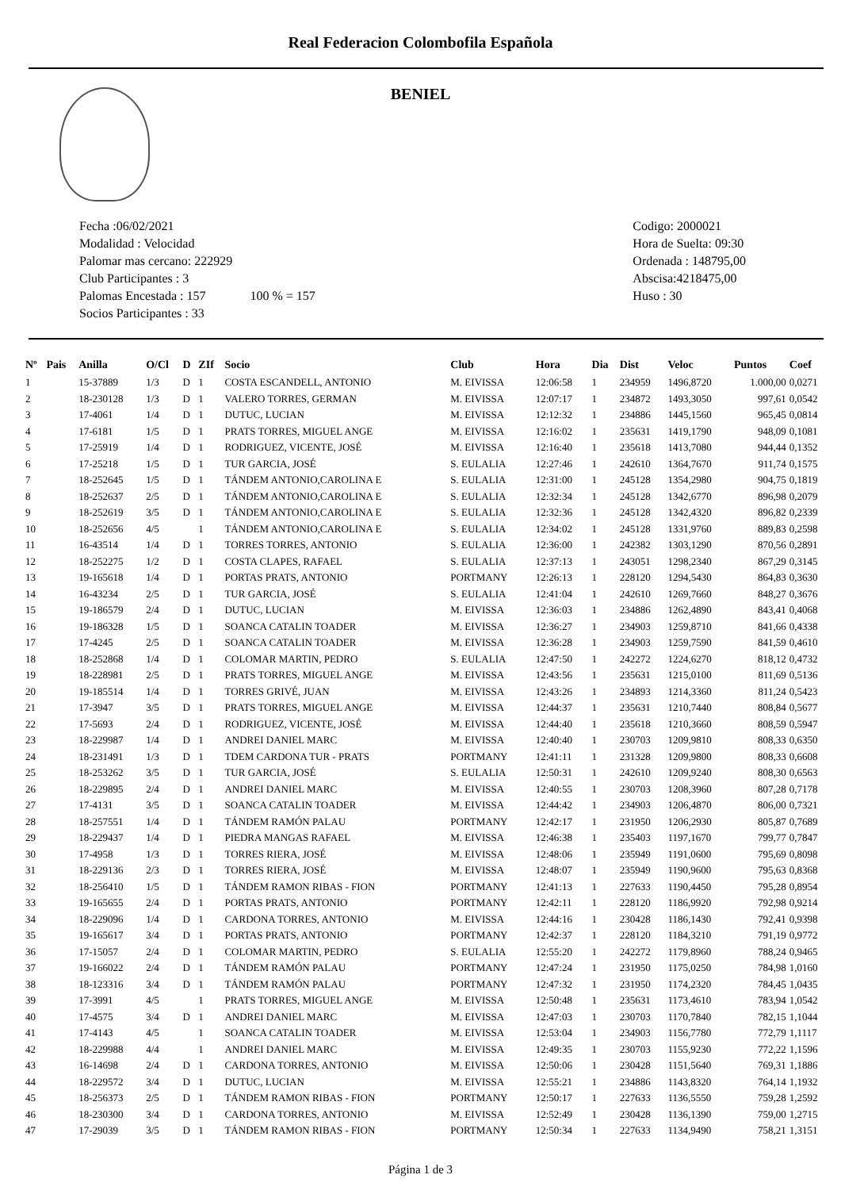Real Federacion Colombofila Española
BENIEL
Fecha :06/02/2021
Modalidad : Velocidad
Palomar mas cercano: 222929
Club Participantes : 3
Palomas Encestada : 157 100 % = 157
Socios Participantes : 33
Codigo: 2000021
Hora de Suelta: 09:30
Ordenada : 148795,00
Abscisa:4218475,00
Huso : 30
| Nº | Pais | Anilla | O/Cl | D | ZIf | Socio | Club | Hora | Dia | Dist | Veloc | Puntos | Coef |
| --- | --- | --- | --- | --- | --- | --- | --- | --- | --- | --- | --- | --- | --- |
| 1 | | 15-37889 | 1/3 | D | 1 | COSTA ESCANDELL, ANTONIO | M. EIVISSA | 12:06:58 | 1 | 234959 | 1496,8720 | 1.000,00 | 0,0271 |
| 2 | | 18-230128 | 1/3 | D | 1 | VALERO TORRES, GERMAN | M. EIVISSA | 12:07:17 | 1 | 234872 | 1493,3050 | 997,61 | 0,0542 |
| 3 | | 17-4061 | 1/4 | D | 1 | DUTUC, LUCIAN | M. EIVISSA | 12:12:32 | 1 | 234886 | 1445,1560 | 965,45 | 0,0814 |
| 4 | | 17-6181 | 1/5 | D | 1 | PRATS TORRES, MIGUEL ANGE | M. EIVISSA | 12:16:02 | 1 | 235631 | 1419,1790 | 948,09 | 0,1081 |
| 5 | | 17-25919 | 1/4 | D | 1 | RODRIGUEZ, VICENTE, JOSÉ | M. EIVISSA | 12:16:40 | 1 | 235618 | 1413,7080 | 944,44 | 0,1352 |
| 6 | | 17-25218 | 1/5 | D | 1 | TUR GARCIA, JOSÉ | S. EULALIA | 12:27:46 | 1 | 242610 | 1364,7670 | 911,74 | 0,1575 |
| 7 | | 18-252645 | 1/5 | D | 1 | TÁNDEM ANTONIO,CAROLINA E | S. EULALIA | 12:31:00 | 1 | 245128 | 1354,2980 | 904,75 | 0,1819 |
| 8 | | 18-252637 | 2/5 | D | 1 | TÁNDEM ANTONIO,CAROLINA E | S. EULALIA | 12:32:34 | 1 | 245128 | 1342,6770 | 896,98 | 0,2079 |
| 9 | | 18-252619 | 3/5 | D | 1 | TÁNDEM ANTONIO,CAROLINA E | S. EULALIA | 12:32:36 | 1 | 245128 | 1342,4320 | 896,82 | 0,2339 |
| 10 | | 18-252656 | 4/5 | | 1 | TÁNDEM ANTONIO,CAROLINA E | S. EULALIA | 12:34:02 | 1 | 245128 | 1331,9760 | 889,83 | 0,2598 |
| 11 | | 16-43514 | 1/4 | D | 1 | TORRES TORRES, ANTONIO | S. EULALIA | 12:36:00 | 1 | 242382 | 1303,1290 | 870,56 | 0,2891 |
| 12 | | 18-252275 | 1/2 | D | 1 | COSTA CLAPES, RAFAEL | S. EULALIA | 12:37:13 | 1 | 243051 | 1298,2340 | 867,29 | 0,3145 |
| 13 | | 19-165618 | 1/4 | D | 1 | PORTAS PRATS, ANTONIO | PORTMANY | 12:26:13 | 1 | 228120 | 1294,5430 | 864,83 | 0,3630 |
| 14 | | 16-43234 | 2/5 | D | 1 | TUR GARCIA, JOSÉ | S. EULALIA | 12:41:04 | 1 | 242610 | 1269,7660 | 848,27 | 0,3676 |
| 15 | | 19-186579 | 2/4 | D | 1 | DUTUC, LUCIAN | M. EIVISSA | 12:36:03 | 1 | 234886 | 1262,4890 | 843,41 | 0,4068 |
| 16 | | 19-186328 | 1/5 | D | 1 | SOANCA CATALIN TOADER | M. EIVISSA | 12:36:27 | 1 | 234903 | 1259,8710 | 841,66 | 0,4338 |
| 17 | | 17-4245 | 2/5 | D | 1 | SOANCA CATALIN TOADER | M. EIVISSA | 12:36:28 | 1 | 234903 | 1259,7590 | 841,59 | 0,4610 |
| 18 | | 18-252868 | 1/4 | D | 1 | COLOMAR MARTIN, PEDRO | S. EULALIA | 12:47:50 | 1 | 242272 | 1224,6270 | 818,12 | 0,4732 |
| 19 | | 18-228981 | 2/5 | D | 1 | PRATS TORRES, MIGUEL ANGE | M. EIVISSA | 12:43:56 | 1 | 235631 | 1215,0100 | 811,69 | 0,5136 |
| 20 | | 19-185514 | 1/4 | D | 1 | TORRES GRIVÉ, JUAN | M. EIVISSA | 12:43:26 | 1 | 234893 | 1214,3360 | 811,24 | 0,5423 |
| 21 | | 17-3947 | 3/5 | D | 1 | PRATS TORRES, MIGUEL ANGE | M. EIVISSA | 12:44:37 | 1 | 235631 | 1210,7440 | 808,84 | 0,5677 |
| 22 | | 17-5693 | 2/4 | D | 1 | RODRIGUEZ, VICENTE, JOSÉ | M. EIVISSA | 12:44:40 | 1 | 235618 | 1210,3660 | 808,59 | 0,5947 |
| 23 | | 18-229987 | 1/4 | D | 1 | ANDREI DANIEL MARC | M. EIVISSA | 12:40:40 | 1 | 230703 | 1209,9810 | 808,33 | 0,6350 |
| 24 | | 18-231491 | 1/3 | D | 1 | TDEM CARDONA TUR - PRATS | PORTMANY | 12:41:11 | 1 | 231328 | 1209,9800 | 808,33 | 0,6608 |
| 25 | | 18-253262 | 3/5 | D | 1 | TUR GARCIA, JOSÉ | S. EULALIA | 12:50:31 | 1 | 242610 | 1209,9240 | 808,30 | 0,6563 |
| 26 | | 18-229895 | 2/4 | D | 1 | ANDREI DANIEL MARC | M. EIVISSA | 12:40:55 | 1 | 230703 | 1208,3960 | 807,28 | 0,7178 |
| 27 | | 17-4131 | 3/5 | D | 1 | SOANCA CATALIN TOADER | M. EIVISSA | 12:44:42 | 1 | 234903 | 1206,4870 | 806,00 | 0,7321 |
| 28 | | 18-257551 | 1/4 | D | 1 | TÁNDEM RAMÓN PALAU | PORTMANY | 12:42:17 | 1 | 231950 | 1206,2930 | 805,87 | 0,7689 |
| 29 | | 18-229437 | 1/4 | D | 1 | PIEDRA MANGAS RAFAEL | M. EIVISSA | 12:46:38 | 1 | 235403 | 1197,1670 | 799,77 | 0,7847 |
| 30 | | 17-4958 | 1/3 | D | 1 | TORRES RIERA, JOSÉ | M. EIVISSA | 12:48:06 | 1 | 235949 | 1191,0600 | 795,69 | 0,8098 |
| 31 | | 18-229136 | 2/3 | D | 1 | TORRES RIERA, JOSÉ | M. EIVISSA | 12:48:07 | 1 | 235949 | 1190,9600 | 795,63 | 0,8368 |
| 32 | | 18-256410 | 1/5 | D | 1 | TÁNDEM RAMON RIBAS - FION | PORTMANY | 12:41:13 | 1 | 227633 | 1190,4450 | 795,28 | 0,8954 |
| 33 | | 19-165655 | 2/4 | D | 1 | PORTAS PRATS, ANTONIO | PORTMANY | 12:42:11 | 1 | 228120 | 1186,9920 | 792,98 | 0,9214 |
| 34 | | 18-229096 | 1/4 | D | 1 | CARDONA TORRES, ANTONIO | M. EIVISSA | 12:44:16 | 1 | 230428 | 1186,1430 | 792,41 | 0,9398 |
| 35 | | 19-165617 | 3/4 | D | 1 | PORTAS PRATS, ANTONIO | PORTMANY | 12:42:37 | 1 | 228120 | 1184,3210 | 791,19 | 0,9772 |
| 36 | | 17-15057 | 2/4 | D | 1 | COLOMAR MARTIN, PEDRO | S. EULALIA | 12:55:20 | 1 | 242272 | 1179,8960 | 788,24 | 0,9465 |
| 37 | | 19-166022 | 2/4 | D | 1 | TÁNDEM RAMÓN PALAU | PORTMANY | 12:47:24 | 1 | 231950 | 1175,0250 | 784,98 | 1,0160 |
| 38 | | 18-123316 | 3/4 | D | 1 | TÁNDEM RAMÓN PALAU | PORTMANY | 12:47:32 | 1 | 231950 | 1174,2320 | 784,45 | 1,0435 |
| 39 | | 17-3991 | 4/5 | | 1 | PRATS TORRES, MIGUEL ANGE | M. EIVISSA | 12:50:48 | 1 | 235631 | 1173,4610 | 783,94 | 1,0542 |
| 40 | | 17-4575 | 3/4 | D | 1 | ANDREI DANIEL MARC | M. EIVISSA | 12:47:03 | 1 | 230703 | 1170,7840 | 782,15 | 1,1044 |
| 41 | | 17-4143 | 4/5 | | 1 | SOANCA CATALIN TOADER | M. EIVISSA | 12:53:04 | 1 | 234903 | 1156,7780 | 772,79 | 1,1117 |
| 42 | | 18-229988 | 4/4 | | 1 | ANDREI DANIEL MARC | M. EIVISSA | 12:49:35 | 1 | 230703 | 1155,9230 | 772,22 | 1,1596 |
| 43 | | 16-14698 | 2/4 | D | 1 | CARDONA TORRES, ANTONIO | M. EIVISSA | 12:50:06 | 1 | 230428 | 1151,5640 | 769,31 | 1,1886 |
| 44 | | 18-229572 | 3/4 | D | 1 | DUTUC, LUCIAN | M. EIVISSA | 12:55:21 | 1 | 234886 | 1143,8320 | 764,14 | 1,1932 |
| 45 | | 18-256373 | 2/5 | D | 1 | TÁNDEM RAMON RIBAS - FION | PORTMANY | 12:50:17 | 1 | 227633 | 1136,5550 | 759,28 | 1,2592 |
| 46 | | 18-230300 | 3/4 | D | 1 | CARDONA TORRES, ANTONIO | M. EIVISSA | 12:52:49 | 1 | 230428 | 1136,1390 | 759,00 | 1,2715 |
| 47 | | 17-29039 | 3/5 | D | 1 | TÁNDEM RAMON RIBAS - FION | PORTMANY | 12:50:34 | 1 | 227633 | 1134,9490 | 758,21 | 1,3151 |
Página 1 de 3